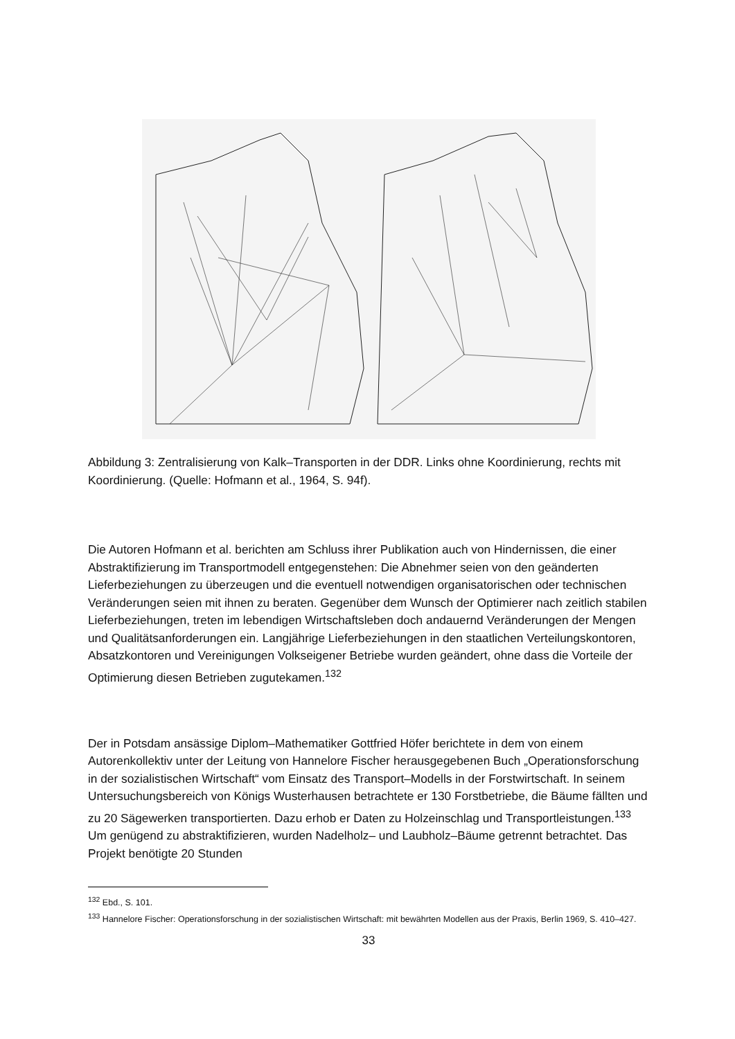Abbildung 3: Zentralisierung von Kalk–Transporten in der DDR. Links ohne Koordinierung, rechts mit Koordinierung. (Quelle: Hofmann et al., 1964, S. 94f).
Die Autoren Hofmann et al. berichten am Schluss ihrer Publikation auch von Hindernissen, die einer Abstraktifizierung im Transportmodell entgegenstehen: Die Abnehmer seien von den geänderten Lieferbeziehungen zu überzeugen und die eventuell notwendigen organisatorischen oder technischen Veränderungen seien mit ihnen zu beraten. Gegenüber dem Wunsch der Optimierer nach zeitlich stabilen Lieferbeziehungen, treten im lebendigen Wirtschaftsleben doch andauernd Veränderungen der Mengen und Qualitätsanforderungen ein. Langjährige Lieferbeziehungen in den staatlichen Verteilungskontoren, Absatzkontoren und Vereinigungen Volkseigener Betriebe wurden geändert, ohne dass die Vorteile der Optimierung diesen Betrieben zugutekamen.<sup>132</sup>
Der in Potsdam ansässige Diplom–Mathematiker Gottfried Höfer berichtete in dem von einem Autorenkollektiv unter der Leitung von Hannelore Fischer herausgegebenen Buch „Operationsforschung in der sozialistischen Wirtschaft“ vom Einsatz des Transport–Modells in der Forstwirtschaft. In seinem Untersuchungsbereich von Königs Wusterhausen betrachtete er 130 Forstbetriebe, die Bäume fällten und zu 20 Sägewerken transportierten. Dazu erhob er Daten zu Holzeinschlag und Transportleistungen.<sup>133</sup> Um genügend zu abstraktifizieren, wurden Nadelholz– und Laubholz–Bäume getrennt betrachtet. Das Projekt benötigte 20 Stunden
<sup>132</sup> Ebd., S. 101.
<sup>133</sup> Hannelore Fischer: Operationsforschung in der sozialistischen Wirtschaft: mit bewährten Modellen aus der Praxis, Berlin 1969, S. 410–427.
33